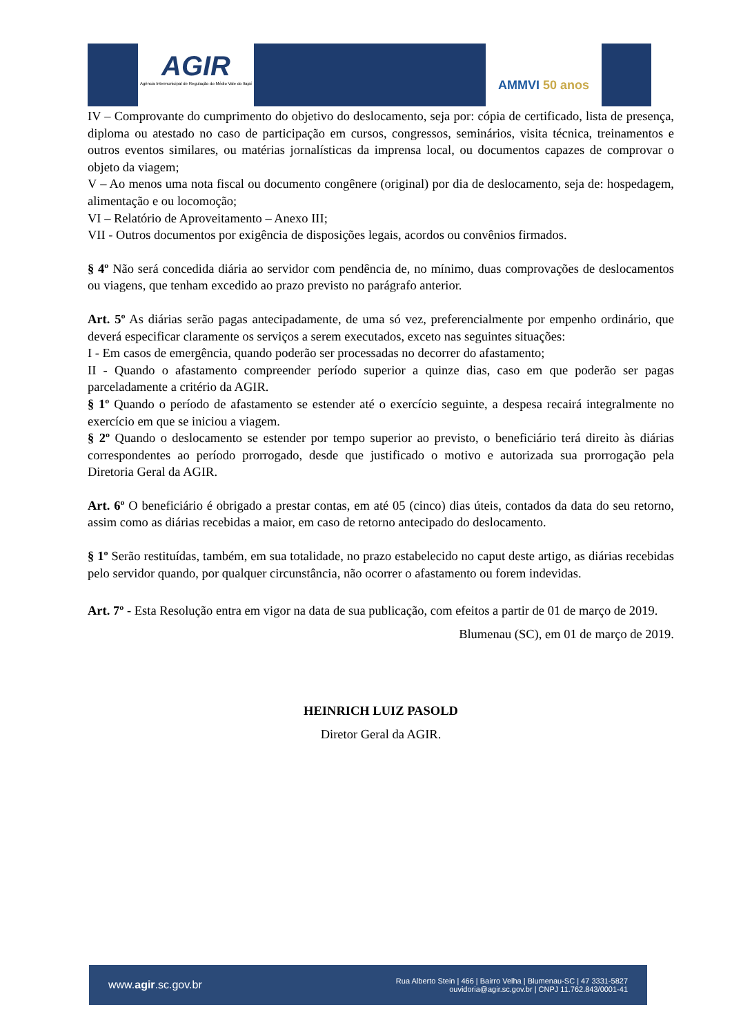AGIR
Agência Intermunicipal de Regulação do Médio Vale do Itajaí
AMMVI 50 anos
IV – Comprovante do cumprimento do objetivo do deslocamento, seja por: cópia de certificado, lista de presença, diploma ou atestado no caso de participação em cursos, congressos, seminários, visita técnica, treinamentos e outros eventos similares, ou matérias jornalísticas da imprensa local, ou documentos capazes de comprovar o objeto da viagem;
V – Ao menos uma nota fiscal ou documento congênere (original) por dia de deslocamento, seja de: hospedagem, alimentação e ou locomoção;
VI – Relatório de Aproveitamento – Anexo III;
VII - Outros documentos por exigência de disposições legais, acordos ou convênios firmados.
§ 4º Não será concedida diária ao servidor com pendência de, no mínimo, duas comprovações de deslocamentos ou viagens, que tenham excedido ao prazo previsto no parágrafo anterior.
Art. 5º As diárias serão pagas antecipadamente, de uma só vez, preferencialmente por empenho ordinário, que deverá especificar claramente os serviços a serem executados, exceto nas seguintes situações:
I - Em casos de emergência, quando poderão ser processadas no decorrer do afastamento;
II - Quando o afastamento compreender período superior a quinze dias, caso em que poderão ser pagas parceladamente a critério da AGIR.
§ 1º Quando o período de afastamento se estender até o exercício seguinte, a despesa recairá integralmente no exercício em que se iniciou a viagem.
§ 2º Quando o deslocamento se estender por tempo superior ao previsto, o beneficiário terá direito às diárias correspondentes ao período prorrogado, desde que justificado o motivo e autorizada sua prorrogação pela Diretoria Geral da AGIR.
Art. 6º O beneficiário é obrigado a prestar contas, em até 05 (cinco) dias úteis, contados da data do seu retorno, assim como as diárias recebidas a maior, em caso de retorno antecipado do deslocamento.
§ 1º Serão restituídas, também, em sua totalidade, no prazo estabelecido no caput deste artigo, as diárias recebidas pelo servidor quando, por qualquer circunstância, não ocorrer o afastamento ou forem indevidas.
Art. 7º - Esta Resolução entra em vigor na data de sua publicação, com efeitos a partir de 01 de março de 2019.
Blumenau (SC), em 01 de março de 2019.
HEINRICH LUIZ PASOLD
Diretor Geral da AGIR.
www.agir.sc.gov.br
Rua Alberto Stein | 466 | Bairro Velha | Blumenau-SC | 47 3331-5827
ouvidoria@agir.sc.gov.br | CNPJ 11.762.843/0001-41